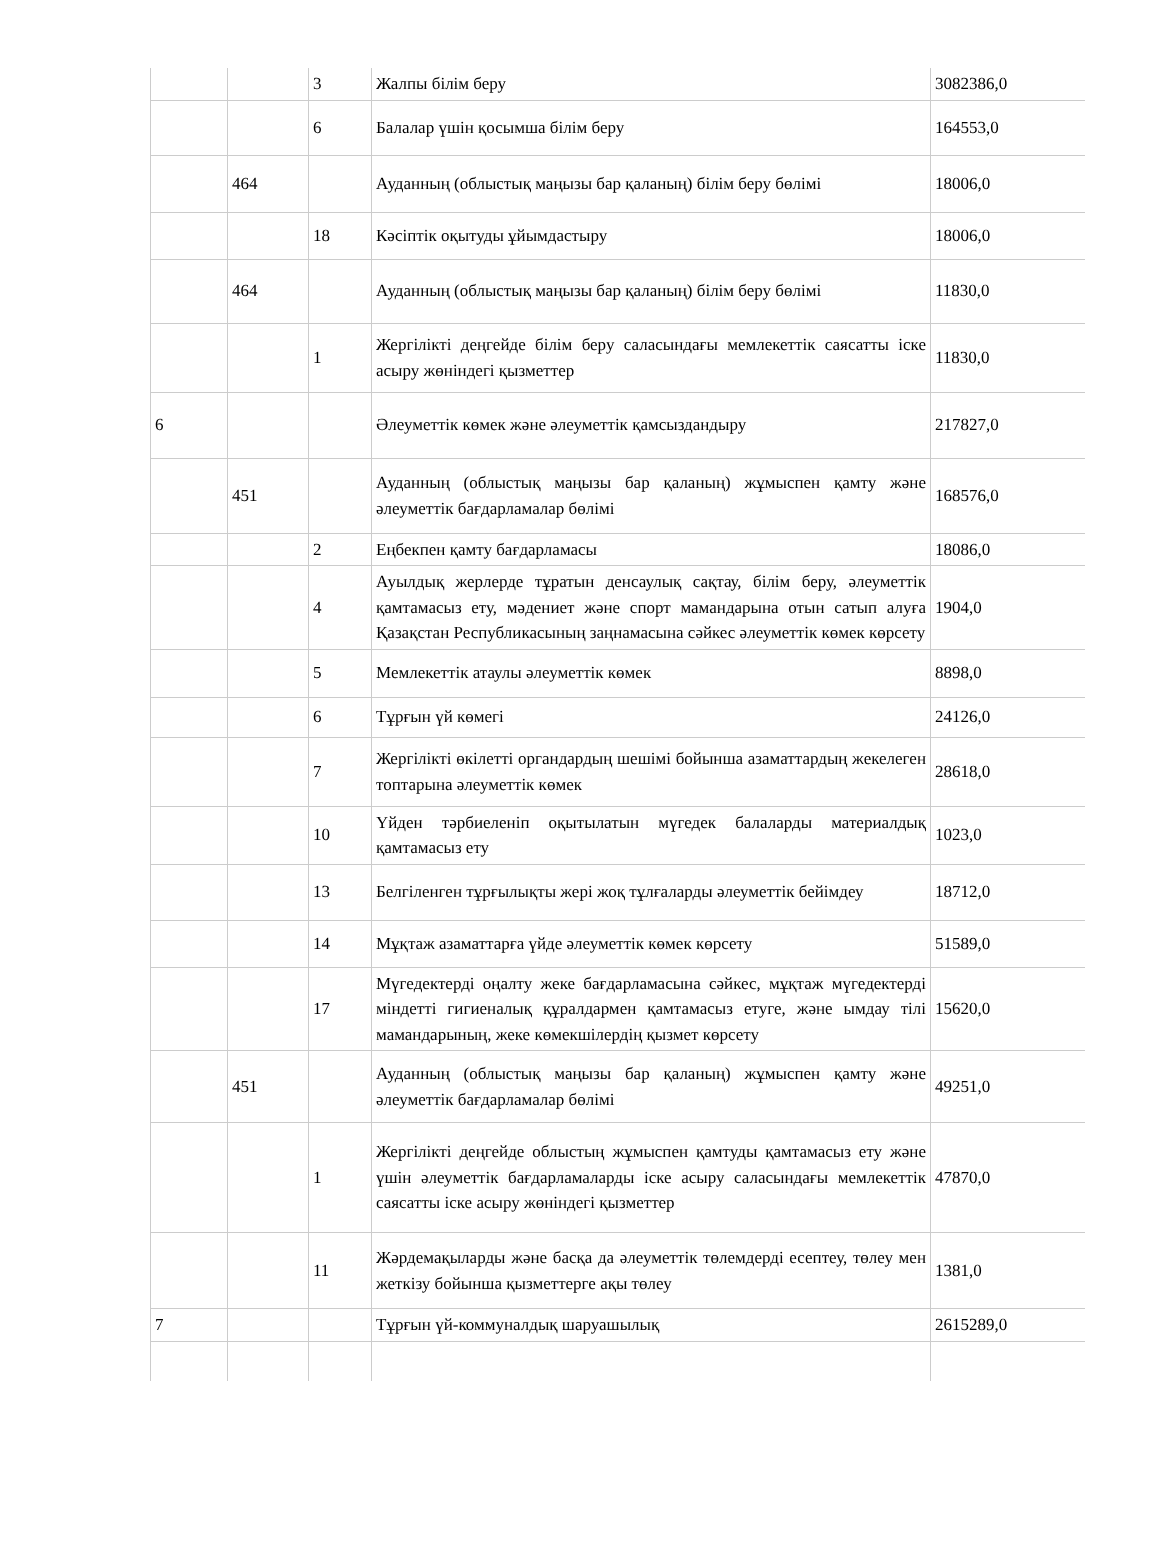| | | 3 | Жалпы білім беру | 3082386,0 |
| | | 6 | Балалар үшін қосымша білім беру | 164553,0 |
| | 464 | | Ауданның (облыстық маңызы бар қаланың) білім беру бөлімі | 18006,0 |
| | | 18 | Кәсіптік оқытуды ұйымдастыру | 18006,0 |
| | 464 | | Ауданның (облыстық маңызы бар қаланың) білім беру бөлімі | 11830,0 |
| | | 1 | Жергілікті деңгейде білім беру саласындағы мемлекеттік саясатты іске асыру жөніндегі қызметтер | 11830,0 |
| 6 | | | Әлеуметтік көмек және әлеуметтік қамсыздандыру | 217827,0 |
| | 451 | | Ауданның (облыстық маңызы бар қаланың) жұмыспен қамту және әлеуметтік бағдарламалар бөлімі | 168576,0 |
| | | 2 | Еңбекпен қамту бағдарламасы | 18086,0 |
| | | 4 | Ауылдық жерлерде тұратын денсаулық сақтау, білім беру, әлеуметтік қамтамасыз ету, мәдениет және спорт мамандарына отын сатып алуға Қазақстан Республикасының заңнамасына сәйкес әлеуметтік көмек көрсету | 1904,0 |
| | | 5 | Мемлекеттік атаулы әлеуметтік көмек | 8898,0 |
| | | 6 | Тұрғын үй көмегі | 24126,0 |
| | | 7 | Жергілікті өкілетті органдардың шешімі бойынша азаматтардың жекелеген топтарына әлеуметтік көмек | 28618,0 |
| | | 10 | Үйден тәрбиеленіп оқытылатын мүгедек балаларды материалдық қамтамасыз ету | 1023,0 |
| | | 13 | Белгіленген тұрғылықты жері жоқ тұлғаларды әлеуметтік бейімдеу | 18712,0 |
| | | 14 | Мұқтаж азаматтарға үйде әлеуметтік көмек көрсету | 51589,0 |
| | | 17 | Мүгедектерді оңалту жеке бағдарламасына сәйкес, мұқтаж мүгедектерді міндетті гигиеналық құралдармен қамтамасыз етуге, және ымдау тілі мамандарының, жеке көмекшілердің қызмет көрсету | 15620,0 |
| | 451 | | Ауданның (облыстық маңызы бар қаланың) жұмыспен қамту және әлеуметтік бағдарламалар бөлімі | 49251,0 |
| | | 1 | Жергілікті деңгейде облыстың жұмыспен қамтуды қамтамасыз ету және үшін әлеуметтік бағдарламаларды іске асыру саласындағы мемлекеттік саясатты іске асыру жөніндегі қызметтер | 47870,0 |
| | | 11 | Жәрдемақыларды және басқа да әлеуметтік төлемдерді есептеу, төлеу мен жеткізу бойынша қызметтерге ақы төлеу | 1381,0 |
| 7 | | | Тұрғын үй-коммуналдық шаруашылық | 2615289,0 |